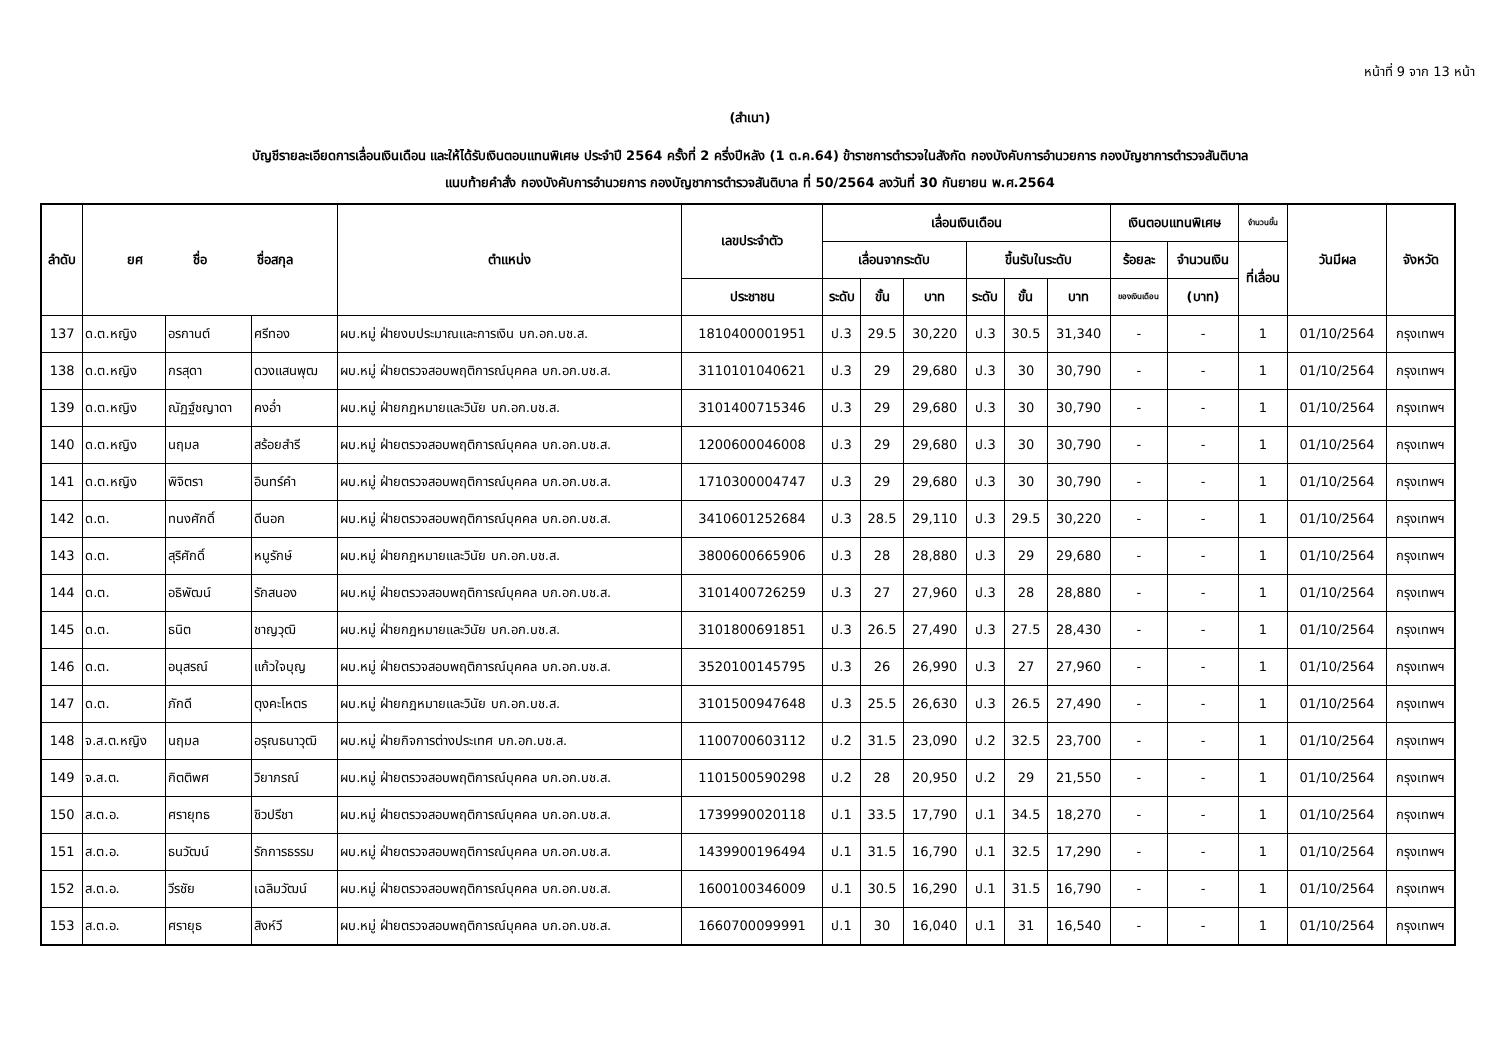หน้าที่ 9 จาก 13 หน้า
(สำเนา)
บัญชีรายละเอียดการเลื่อนเงินเดือน และให้ได้รับเงินตอบแทนพิเศษ ประจำปี 2564 ครั้งที่ 2 ครึ่งปีหลัง (1 ต.ค.64) ข้าราชการตำรวจในสังกัด กองบังคับการอำนวยการ กองบัญชาการตำรวจสันติบาล
แนบท้ายคำสั่ง กองบังคับการอำนวยการ กองบัญชาการตำรวจสันติบาล ที่ 50/2564 ลงวันที่ 30 กันยายน พ.ศ.2564
| ลำดับ | ยศ ชื่อ ชื่อสกุล | | | ตำแหน่ง | เลขประจำตัว | เลื่อนเงินเดือน | | | | | | เงินตอบแทนพิเศษ | | จำนวนขั้น | วันมีผล | จังหวัด |
| --- | --- | --- | --- | --- | --- | --- | --- | --- | --- | --- | --- | --- | --- | --- | --- | --- |
| | | | | | | เลื่อนจากระดับ | | | ขึ้นรับในระดับ | | | ร้อยละ | จำนวนเงิน | ที่เลื่อน | | |
| | | | | | ประชาชน | ระดับ | ขั้น | บาท | ระดับ | ขั้น | บาท | ของเงินเดือน | (บาท) | | | |
| 137 | ด.ต.หญิง | อรกานต์ | ศรีทอง | ผบ.หมู่ ฝ่ายงบประมาณและการเงิน บก.อก.บช.ส. | 1810400001951 | ป.3 | 29.5 | 30,220 | ป.3 | 30.5 | 31,340 | - | - | 1 | 01/10/2564 | กรุงเทพฯ |
| 138 | ด.ต.หญิง | กรสุดา | ดวงแสนพุฒ | ผบ.หมู่ ฝ่ายตรวจสอบพฤติการณ์บุคคล บก.อก.บช.ส. | 3110101040621 | ป.3 | 29 | 29,680 | ป.3 | 30 | 30,790 | - | - | 1 | 01/10/2564 | กรุงเทพฯ |
| 139 | ด.ต.หญิง | ณัฏฐ์ชญาดา | คงอ่ำ | ผบ.หมู่ ฝ่ายกฎหมายและวินัย บก.อก.บช.ส. | 3101400715346 | ป.3 | 29 | 29,680 | ป.3 | 30 | 30,790 | - | - | 1 | 01/10/2564 | กรุงเทพฯ |
| 140 | ด.ต.หญิง | นฤมล | สร้อยสำรี | ผบ.หมู่ ฝ่ายตรวจสอบพฤติการณ์บุคคล บก.อก.บช.ส. | 1200600046008 | ป.3 | 29 | 29,680 | ป.3 | 30 | 30,790 | - | - | 1 | 01/10/2564 | กรุงเทพฯ |
| 141 | ด.ต.หญิง | พิจิตรา | อินทร์คำ | ผบ.หมู่ ฝ่ายตรวจสอบพฤติการณ์บุคคล บก.อก.บช.ส. | 1710300004747 | ป.3 | 29 | 29,680 | ป.3 | 30 | 30,790 | - | - | 1 | 01/10/2564 | กรุงเทพฯ |
| 142 | ด.ต. | ทนงศักดิ์ | ดีนอก | ผบ.หมู่ ฝ่ายตรวจสอบพฤติการณ์บุคคล บก.อก.บช.ส. | 3410601252684 | ป.3 | 28.5 | 29,110 | ป.3 | 29.5 | 30,220 | - | - | 1 | 01/10/2564 | กรุงเทพฯ |
| 143 | ด.ต. | สุริศักดิ์ | หนูรักษ์ | ผบ.หมู่ ฝ่ายกฎหมายและวินัย บก.อก.บช.ส. | 3800600665906 | ป.3 | 28 | 28,880 | ป.3 | 29 | 29,680 | - | - | 1 | 01/10/2564 | กรุงเทพฯ |
| 144 | ด.ต. | อธิพัฒน์ | รักสนอง | ผบ.หมู่ ฝ่ายตรวจสอบพฤติการณ์บุคคล บก.อก.บช.ส. | 3101400726259 | ป.3 | 27 | 27,960 | ป.3 | 28 | 28,880 | - | - | 1 | 01/10/2564 | กรุงเทพฯ |
| 145 | ด.ต. | ธนิต | ชาญวุฒิ | ผบ.หมู่ ฝ่ายกฎหมายและวินัย บก.อก.บช.ส. | 3101800691851 | ป.3 | 26.5 | 27,490 | ป.3 | 27.5 | 28,430 | - | - | 1 | 01/10/2564 | กรุงเทพฯ |
| 146 | ด.ต. | อนุสรณ์ | แก้วใจบุญ | ผบ.หมู่ ฝ่ายตรวจสอบพฤติการณ์บุคคล บก.อก.บช.ส. | 3520100145795 | ป.3 | 26 | 26,990 | ป.3 | 27 | 27,960 | - | - | 1 | 01/10/2564 | กรุงเทพฯ |
| 147 | ด.ต. | ภักดี | ตุงคะโหตร | ผบ.หมู่ ฝ่ายกฎหมายและวินัย บก.อก.บช.ส. | 3101500947648 | ป.3 | 25.5 | 26,630 | ป.3 | 26.5 | 27,490 | - | - | 1 | 01/10/2564 | กรุงเทพฯ |
| 148 | จ.ส.ต.หญิง | นฤมล | อรุณธนาวุฒิ | ผบ.หมู่ ฝ่ายกิจการต่างประเทศ บก.อก.บช.ส. | 1100700603112 | ป.2 | 31.5 | 23,090 | ป.2 | 32.5 | 23,700 | - | - | 1 | 01/10/2564 | กรุงเทพฯ |
| 149 | จ.ส.ต. | กิตติพศ | วิยาภรณ์ | ผบ.หมู่ ฝ่ายตรวจสอบพฤติการณ์บุคคล บก.อก.บช.ส. | 1101500590298 | ป.2 | 28 | 20,950 | ป.2 | 29 | 21,550 | - | - | 1 | 01/10/2564 | กรุงเทพฯ |
| 150 | ส.ต.อ. | ศรายุทธ | ชิวปรีชา | ผบ.หมู่ ฝ่ายตรวจสอบพฤติการณ์บุคคล บก.อก.บช.ส. | 1739990020118 | ป.1 | 33.5 | 17,790 | ป.1 | 34.5 | 18,270 | - | - | 1 | 01/10/2564 | กรุงเทพฯ |
| 151 | ส.ต.อ. | ธนวัฒน์ | รักการธรรม | ผบ.หมู่ ฝ่ายตรวจสอบพฤติการณ์บุคคล บก.อก.บช.ส. | 1439900196494 | ป.1 | 31.5 | 16,790 | ป.1 | 32.5 | 17,290 | - | - | 1 | 01/10/2564 | กรุงเทพฯ |
| 152 | ส.ต.อ. | วีรชัย | เฉลิมวัฒน์ | ผบ.หมู่ ฝ่ายตรวจสอบพฤติการณ์บุคคล บก.อก.บช.ส. | 1600100346009 | ป.1 | 30.5 | 16,290 | ป.1 | 31.5 | 16,790 | - | - | 1 | 01/10/2564 | กรุงเทพฯ |
| 153 | ส.ต.อ. | ศรายุธ | สิงห์วี | ผบ.หมู่ ฝ่ายตรวจสอบพฤติการณ์บุคคล บก.อก.บช.ส. | 1660700099991 | ป.1 | 30 | 16,040 | ป.1 | 31 | 16,540 | - | - | 1 | 01/10/2564 | กรุงเทพฯ |